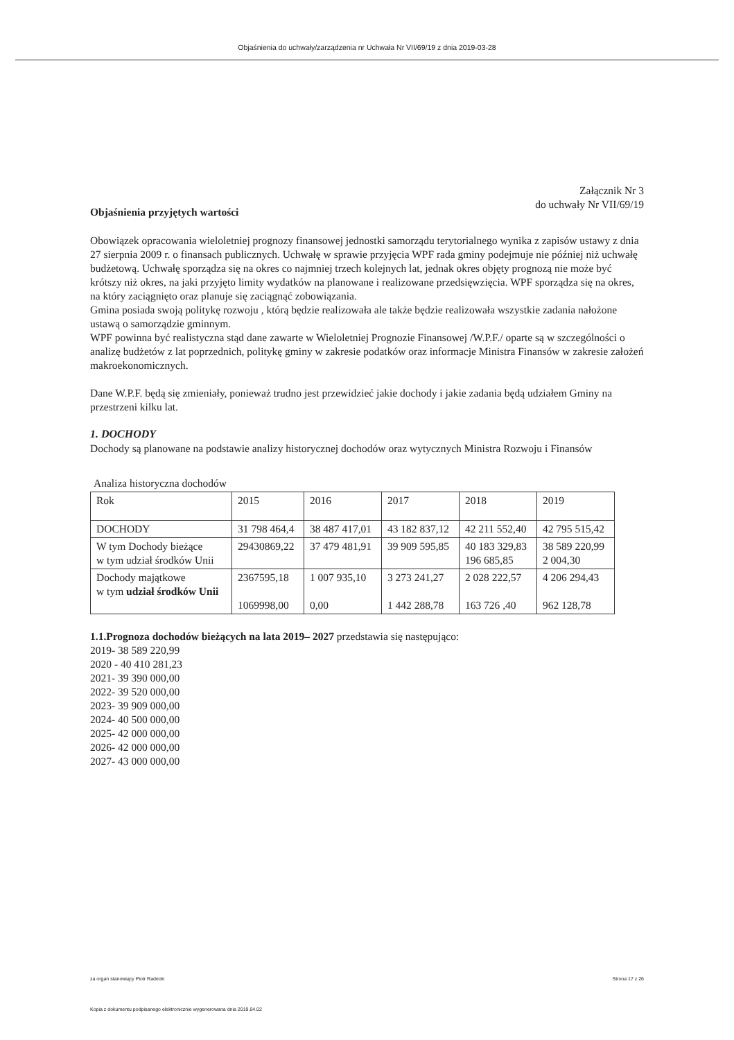Objaśnienia do uchwały/zarządzenia nr Uchwała Nr VII/69/19 z dnia 2019-03-28
Załącznik Nr 3
do uchwały Nr VII/69/19
Objaśnienia przyjętych wartości
Obowiązek opracowania wieloletniej prognozy finansowej jednostki samorządu terytorialnego wynika z zapisów ustawy z dnia 27 sierpnia 2009 r. o finansach publicznych. Uchwałę w sprawie przyjęcia WPF rada gminy podejmuje nie później niż uchwałę budżetową. Uchwałę sporządza się na okres co najmniej trzech kolejnych lat, jednak okres objęty prognozą nie może być krótszy niż okres, na jaki przyjęto limity wydatków na planowane i realizowane przedsięwzięcia. WPF sporządza się na okres, na który zaciągnięto oraz planuje się zaciągnąć zobowiązania.
Gmina posiada swoją politykę rozwoju , którą będzie realizowała ale także będzie realizowała wszystkie zadania nałożone ustawą o samorządzie gminnym.
WPF powinna być realistyczna stąd dane zawarte w Wieloletniej Prognozie Finansowej /W.P.F./ oparte są w szczególności o analizę budżetów z lat poprzednich, politykę gminy w zakresie podatków oraz informacje Ministra Finansów w zakresie założeń makroekonomicznych.
Dane W.P.F. będą się zmieniały, ponieważ trudno jest przewidzieć jakie dochody i jakie zadania będą udziałem Gminy na przestrzeni kilku lat.
1. DOCHODY
Dochody są planowane na podstawie analizy historycznej dochodów oraz wytycznych Ministra Rozwoju i Finansów
Analiza historyczna dochodów
| Rok | 2015 | 2016 | 2017 | 2018 | 2019 |
| DOCHODY | 31 798 464,4 | 38 487 417,01 | 43 182 837,12 | 42 211 552,40 | 42 795 515,42 |
| W tym Dochody bieżące w tym udział środków Unii | 29430869,22 | 37 479 481,91 | 39 909 595,85 | 40 183 329,83 196 685,85 | 38 589 220,99 2 004,30 |
| Dochody majątkowe w tym udział środków Unii | 2367595,18 1069998,00 | 1 007 935,10 0,00 | 3 273 241,27 1 442 288,78 | 2 028 222,57 163 726 ,40 | 4 206 294,43 962 128,78 |
1.1.Prognoza dochodów bieżących na lata 2019– 2027 przedstawia się następująco:
2019- 38 589 220,99
2020 - 40 410 281,23
2021- 39 390 000,00
2022- 39 520 000,00
2023- 39 909 000,00
2024- 40 500 000,00
2025- 42 000 000,00
2026- 42 000 000,00
2027- 43 000 000,00
za organ stanowiący Piotr Radecki Strona 17 z 26
Kopia z dokumentu podpisanego elektronicznie wygenerowana dnia 2019.04.02